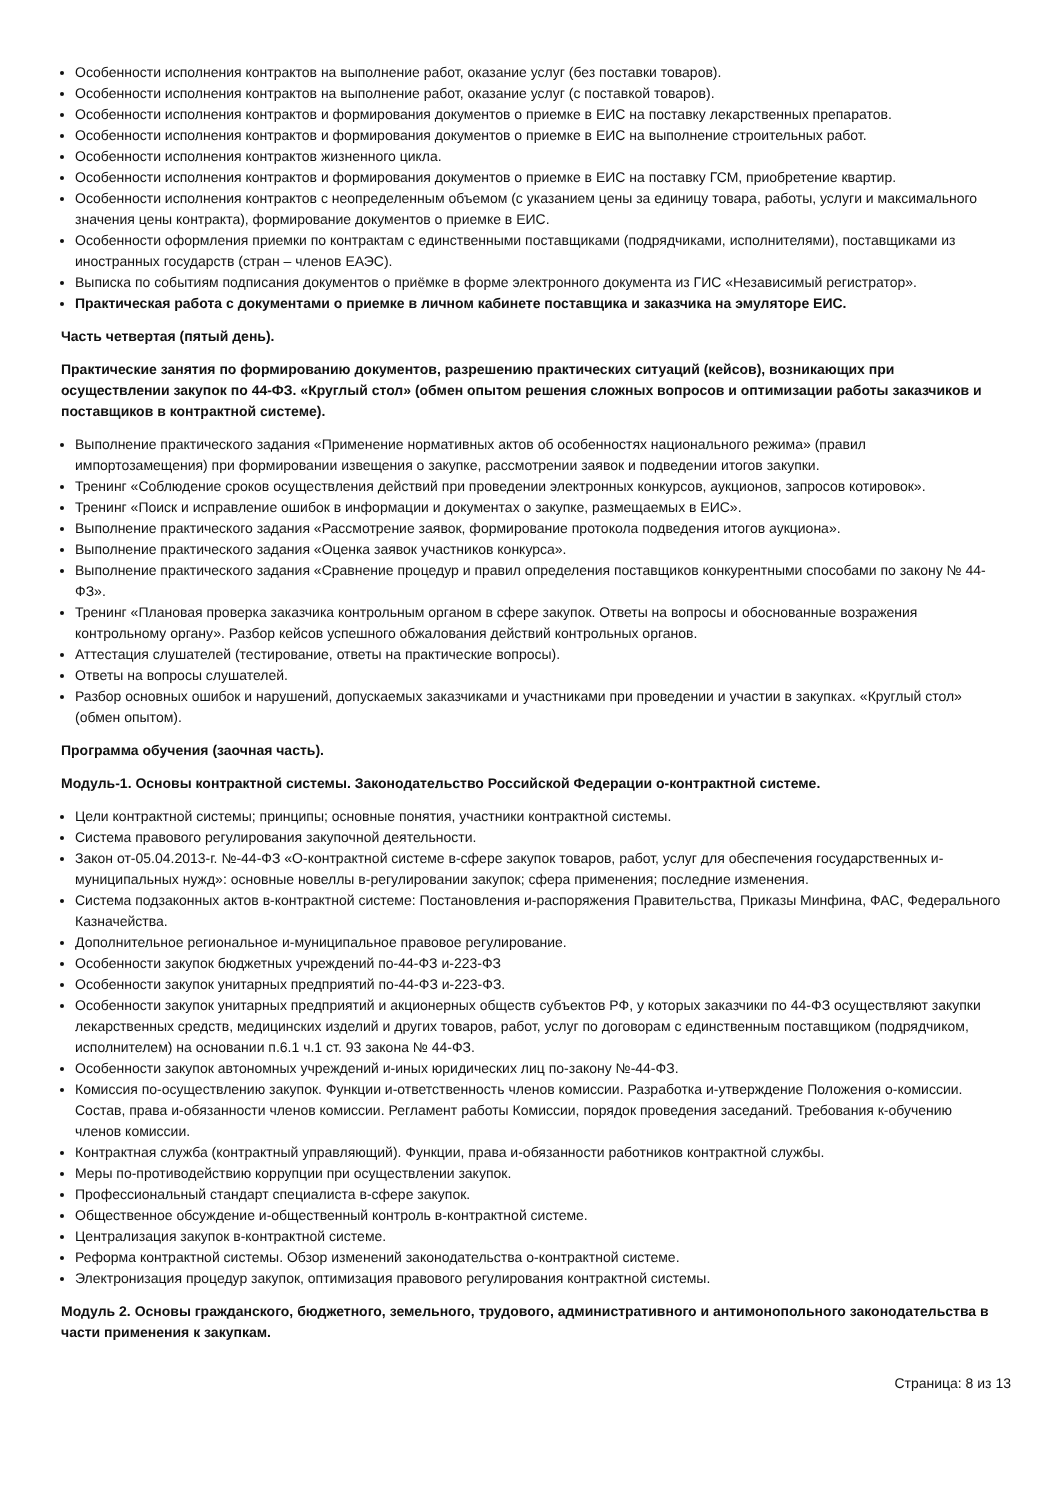Особенности исполнения контрактов на выполнение работ, оказание услуг (без поставки товаров).
Особенности исполнения контрактов на выполнение работ, оказание услуг (с поставкой товаров).
Особенности исполнения контрактов и формирования документов о приемке в ЕИС на поставку лекарственных препаратов.
Особенности исполнения контрактов и формирования документов о приемке в ЕИС на выполнение строительных работ.
Особенности исполнения контрактов жизненного цикла.
Особенности исполнения контрактов и формирования документов о приемке в ЕИС на поставку ГСМ, приобретение квартир.
Особенности исполнения контрактов с неопределенным объемом (с указанием цены за единицу товара, работы, услуги и максимального значения цены контракта), формирование документов о приемке в ЕИС.
Особенности оформления приемки по контрактам с единственными поставщиками (подрядчиками, исполнителями), поставщиками из иностранных государств (стран – членов ЕАЭС).
Выписка по событиям подписания документов о приёмке в форме электронного документа из ГИС «Независимый регистратор».
Практическая работа с документами о приемке в личном кабинете поставщика и заказчика на эмуляторе ЕИС.
Часть четвертая (пятый день).
Практические занятия по формированию документов, разрешению практических ситуаций (кейсов), возникающих при осуществлении закупок по 44-ФЗ. «Круглый стол» (обмен опытом решения сложных вопросов и оптимизации работы заказчиков и поставщиков в контрактной системе).
Выполнение практического задания «Применение нормативных актов об особенностях национального режима» (правил импортозамещения) при формировании извещения о закупке, рассмотрении заявок и подведении итогов закупки.
Тренинг «Соблюдение сроков осуществления действий при проведении электронных конкурсов, аукционов, запросов котировок».
Тренинг «Поиск и исправление ошибок в информации и документах о закупке, размещаемых в ЕИС».
Выполнение практического задания «Рассмотрение заявок, формирование протокола подведения итогов аукциона».
Выполнение практического задания «Оценка заявок участников конкурса».
Выполнение практического задания «Сравнение процедур и правил определения поставщиков конкурентными способами по закону № 44-ФЗ».
Тренинг «Плановая проверка заказчика контрольным органом в сфере закупок. Ответы на вопросы и обоснованные возражения контрольному органу». Разбор кейсов успешного обжалования действий контрольных органов.
Аттестация слушателей (тестирование, ответы на практические вопросы).
Ответы на вопросы слушателей.
Разбор основных ошибок и нарушений, допускаемых заказчиками и участниками при проведении и участии в закупках. «Круглый стол» (обмен опытом).
Программа обучения (заочная часть).
Модуль-1. Основы контрактной системы. Законодательство Российской Федерации о-контрактной системе.
Цели контрактной системы; принципы; основные понятия, участники контрактной системы.
Система правового регулирования закупочной деятельности.
Закон от-05.04.2013-г. №-44-ФЗ «О-контрактной системе в-сфере закупок товаров, работ, услуг для обеспечения государственных и-муниципальных нужд»: основные новеллы в-регулировании закупок; сфера применения; последние изменения.
Система подзаконных актов в-контрактной системе: Постановления и-распоряжения Правительства, Приказы Минфина, ФАС, Федерального Казначейства.
Дополнительное региональное и-муниципальное правовое регулирование.
Особенности закупок бюджетных учреждений по-44-ФЗ и-223-ФЗ
Особенности закупок унитарных предприятий по-44-ФЗ и-223-ФЗ.
Особенности закупок унитарных предприятий и акционерных обществ субъектов РФ, у которых заказчики по 44-ФЗ осуществляют закупки лекарственных средств, медицинских изделий и других товаров, работ, услуг по договорам с единственным поставщиком (подрядчиком, исполнителем) на основании п.6.1 ч.1 ст. 93 закона № 44-ФЗ.
Особенности закупок автономных учреждений и-иных юридических лиц по-закону №-44-ФЗ.
Комиссия по-осуществлению закупок. Функции и-ответственность членов комиссии. Разработка и-утверждение Положения о-комиссии. Состав, права и-обязанности членов комиссии. Регламент работы Комиссии, порядок проведения заседаний. Требования к-обучению членов комиссии.
Контрактная служба (контрактный управляющий). Функции, права и-обязанности работников контрактной службы.
Меры по-противодействию коррупции при осуществлении закупок.
Профессиональный стандарт специалиста в-сфере закупок.
Общественное обсуждение и-общественный контроль в-контрактной системе.
Централизация закупок в-контрактной системе.
Реформа контрактной системы. Обзор изменений законодательства о-контрактной системе.
Электронизация процедур закупок, оптимизация правового регулирования контрактной системы.
Модуль 2. Основы гражданского, бюджетного, земельного, трудового, административного и антимонопольного законодательства в части применения к закупкам.
Страница: 8 из 13